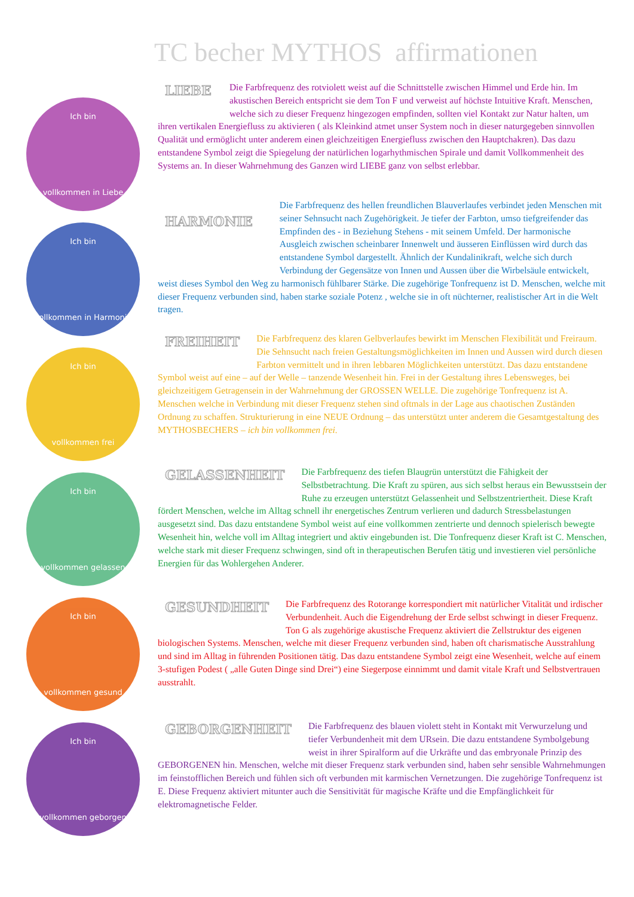TC becher MYTHOS affirmationen
Ich bin
vollkommen in Liebe
Ich bin
vollkommen in Harmonie
Ich bin
vollkommen frei
Ich bin
vollkommen gelassen
Ich bin
vollkommen gesund
Ich bin
vollkommen geborgen
LIEBE
Die Farbfrequenz des rotviolett weist auf die Schnittstelle zwischen Himmel und Erde hin. Im akustischen Bereich entspricht sie dem Ton F und verweist auf höchste Intuitive Kraft. Menschen, welche sich zu dieser Frequenz hingezogen empfinden, sollten viel Kontakt zur Natur halten, um ihren vertikalen Energiefluss zu aktivieren ( als Kleinkind atmet unser System noch in dieser naturgegeben sinnvollen Qualität und ermöglicht unter anderem einen gleichzeitigen Energiefluss zwischen den Hauptchakren). Das dazu entstandene Symbol zeigt die Spiegelung der natürlichen logarhythmischen Spirale und damit Vollkommenheit des Systems an. In dieser Wahrnehmung des Ganzen wird LIEBE ganz von selbst erlebbar.
HARMONIE
Die Farbfrequenz des hellen freundlichen Blauverlaufes verbindet jeden Menschen mit seiner Sehnsucht nach Zugehörigkeit. Je tiefer der Farbton, umso tiefgreifender das Empfinden des - in Beziehung Stehens - mit seinem Umfeld. Der harmonische Ausgleich zwischen scheinbarer Innenwelt und äusseren Einflüssen wird durch das entstandene Symbol dargestellt. Ähnlich der Kundalinikraft, welche sich durch Verbindung der Gegensätze von Innen und Aussen über die Wirbelsäule entwickelt, weist dieses Symbol den Weg zu harmonisch fühlbarer Stärke. Die zugehörige Tonfrequenz ist D. Menschen, welche mit dieser Frequenz verbunden sind, haben starke soziale Potenz , welche sie in oft nüchterner, realistischer Art in die Welt tragen.
FREIHEIT
Die Farbfrequenz des klaren Gelbverlaufes bewirkt im Menschen Flexibilität und Freiraum. Die Sehnsucht nach freien Gestaltungsmöglichkeiten im Innen und Aussen wird durch diesen Farbton vermittelt und in ihren lebbaren Möglichkeiten unterstützt. Das dazu entstandene Symbol weist auf eine – auf der Welle – tanzende Wesenheit hin. Frei in der Gestaltung ihres Lebensweges, bei gleichzeitigem Getragensein in der Wahrnehmung der GROSSEN WELLE. Die zugehörige Tonfrequenz ist A. Menschen welche in Verbindung mit dieser Frequenz stehen sind oftmals in der Lage aus chaotischen Zuständen Ordnung zu schaffen. Strukturierung in eine NEUE Ordnung – das unterstützt unter anderem die Gesamtgestaltung des MYTHOSBECHERS – ich bin vollkommen frei.
GELASSENHEIT
Die Farbfrequenz des tiefen Blaugrün unterstützt die Fähigkeit der Selbstbetrachtung. Die Kraft zu spüren, aus sich selbst heraus ein Bewusstsein der Ruhe zu erzeugen unterstützt Gelassenheit und Selbstzentriertheit. Diese Kraft fördert Menschen, welche im Alltag schnell ihr energetisches Zentrum verlieren und dadurch Stressbelastungen ausgesetzt sind. Das dazu entstandene Symbol weist auf eine vollkommen zentrierte und dennoch spielerisch bewegte Wesenheit hin, welche voll im Alltag integriert und aktiv eingebunden ist. Die Tonfrequenz dieser Kraft ist C. Menschen, welche stark mit dieser Frequenz schwingen, sind oft in therapeutischen Berufen tätig und investieren viel persönliche Energien für das Wohlergehen Anderer.
GESUNDHEIT
Die Farbfrequenz des Rotorange korrespondiert mit natürlicher Vitalität und irdischer Verbundenheit. Auch die Eigendrehung der Erde selbst schwingt in dieser Frequenz. Ton G als zugehörige akustische Frequenz aktiviert die Zellstruktur des eigenen biologischen Systems. Menschen, welche mit dieser Frequenz verbunden sind, haben oft charismatische Ausstrahlung und sind im Alltag in führenden Positionen tätig. Das dazu entstandene Symbol zeigt eine Wesenheit, welche auf einem 3-stufigen Podest ( „alle Guten Dinge sind Drei“) eine Siegerpose einnimmt und damit vitale Kraft und Selbstvertrauen ausstrahlt.
GEBORGENHEIT
Die Farbfrequenz des blauen violett steht in Kontakt mit Verwurzelung und tiefer Verbundenheit mit dem URsein. Die dazu entstandene Symbolgebung weist in ihrer Spiralform auf die Urkräfte und das embryonale Prinzip des GEBORGENEN hin. Menschen, welche mit dieser Frequenz stark verbunden sind, haben sehr sensible Wahrnehmungen im feinstofflichen Bereich und fühlen sich oft verbunden mit karmischen Vernetzungen. Die zugehörige Tonfrequenz ist E. Diese Frequenz aktiviert mitunter auch die Sensitivität für magische Kräfte und die Empfänglichkeit für elektromagnetische Felder.